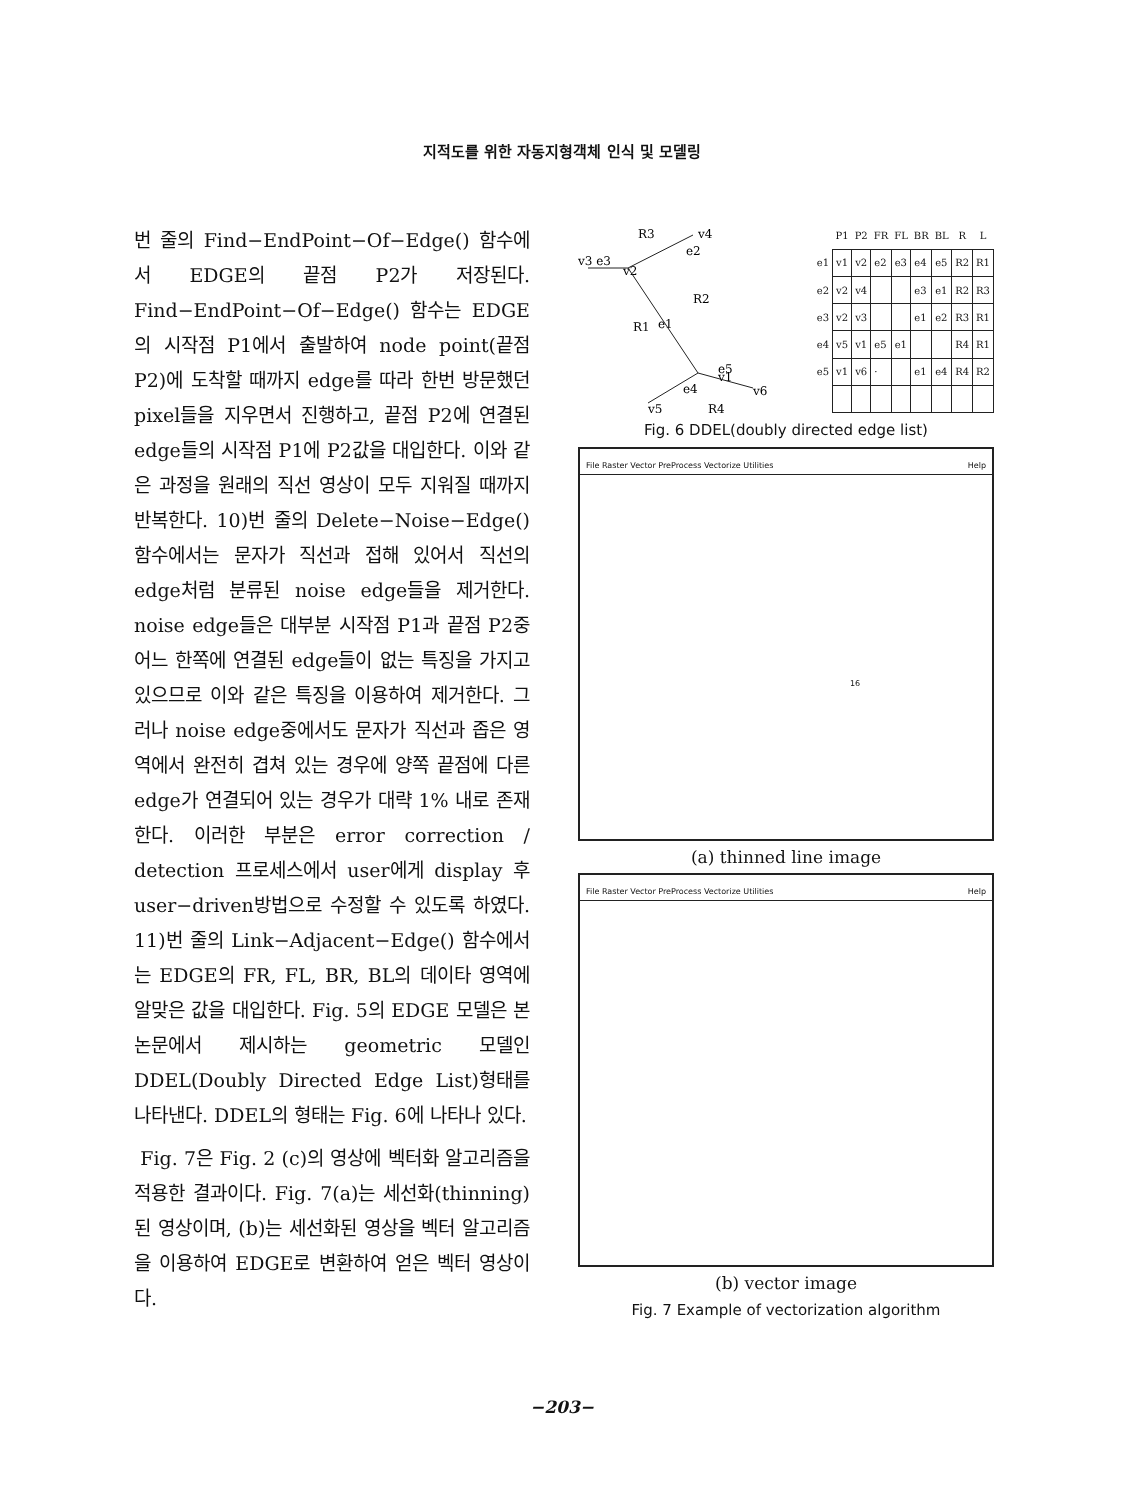지적도를 위한 자동지형객체 인식 및 모델링
번 줄의 Find−EndPoint−Of−Edge() 함수에서 EDGE의 끝점 P2가 저장된다. Find−EndPoint−Of−Edge() 함수는 EDGE의 시작점 P1에서 출발하여 node point(끝점 P2)에 도착할 때까지 edge를 따라 한번 방문했던 pixel들을 지우면서 진행하고, 끝점 P2에 연결된 edge들의 시작점 P1에 P2값을 대입한다. 이와 같은 과정을 원래의 직선 영상이 모두 지워질 때까지 반복한다. 10)번 줄의 Delete−Noise−Edge() 함수에서는 문자가 직선과 접해 있어서 직선의 edge처럼 분류된 noise edge들을 제거한다. noise edge들은 대부분 시작점 P1과 끝점 P2중 어느 한쪽에 연결된 edge들이 없는 특징을 가지고 있으므로 이와 같은 특징을 이용하여 제거한다. 그러나 noise edge중에서도 문자가 직선과 좁은 영역에서 완전히 겹쳐 있는 경우에 양쪽 끝점에 다른 edge가 연결되어 있는 경우가 대략 1% 내로 존재한다. 이러한 부분은 error correction / detection 프로세스에서 user에게 display 후 user−driven방법으로 수정할 수 있도록 하였다. 11)번 줄의 Link−Adjacent−Edge() 함수에서는 EDGE의 FR, FL, BR, BL의 데이타 영역에 알맞은 값을 대입한다. Fig. 5의 EDGE 모델은 본 논문에서 제시하는 geometric 모델인 DDEL(Doubly Directed Edge List)형태를 나타낸다. DDEL의 형태는 Fig. 6에 나타나 있다.
Fig. 7은 Fig. 2 (c)의 영상에 벡터화 알고리즘을 적용한 결과이다. Fig. 7(a)는 세선화(thinning)된 영상이며, (b)는 세선화된 영상을 벡터 알고리즘을 이용하여 EDGE로 변환하여 얻은 벡터 영상이다.
R3
v4
v3 e3
v2
e2
R2
e1
R1
e5
e4
v1
v6
v5
R4
| | P1 | P2 | FR | FL | BR | BL | R | L |
| --- | --- | --- | --- | --- | --- | --- | --- | --- |
| e1 | v1 | v2 | e2 | e3 | e4 | e5 | R2 | R1 |
| e2 | v2 | v4 | | | e3 | e1 | R2 | R3 |
| e3 | v2 | v3 | | | e1 | e2 | R3 | R1 |
| e4 | v5 | v1 | e5 | e1 | | | R4 | R1 |
| e5 | v1 | v6 | · | | e1 | e4 | R4 | R2 |
Fig. 6 DDEL(doubly directed edge list)
File Raster Vector PreProcess Vectorize Utilities Help
16
(a) thinned line image
File Raster Vector PreProcess Vectorize Utilities Help
(b) vector image
Fig. 7 Example of vectorization algorithm
−203−